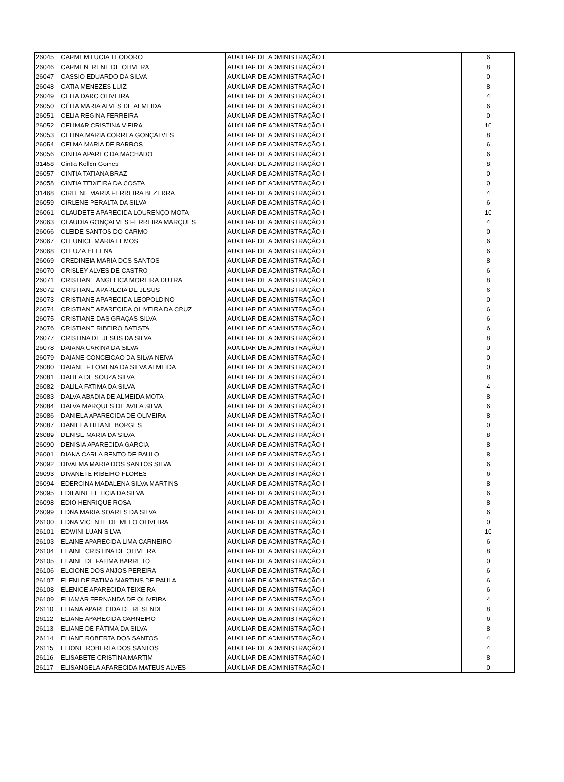| 26045 | CARMEM LUCIA TEODORO | AUXILIAR DE ADMINISTRAÇÃO I | 6 |
| 26046 | CARMEN IRENE DE OLIVERA | AUXILIAR DE ADMINISTRAÇÃO I | 8 |
| 26047 | CASSIO EDUARDO DA SILVA | AUXILIAR DE ADMINISTRAÇÃO I | 0 |
| 26048 | CATIA MENEZES LUIZ | AUXILIAR DE ADMINISTRAÇÃO I | 8 |
| 26049 | CELIA DARC OLIVEIRA | AUXILIAR DE ADMINISTRAÇÃO I | 4 |
| 26050 | CÉLIA MARIA ALVES DE ALMEIDA | AUXILIAR DE ADMINISTRAÇÃO I | 6 |
| 26051 | CELIA REGINA FERREIRA | AUXILIAR DE ADMINISTRAÇÃO I | 0 |
| 26052 | CELIMAR CRISTINA VIEIRA | AUXILIAR DE ADMINISTRAÇÃO I | 10 |
| 26053 | CELINA MARIA CORREA GONÇALVES | AUXILIAR DE ADMINISTRAÇÃO I | 8 |
| 26054 | CELMA MARIA DE BARROS | AUXILIAR DE ADMINISTRAÇÃO I | 6 |
| 26056 | CINTIA APARECIDA MACHADO | AUXILIAR DE ADMINISTRAÇÃO I | 6 |
| 31458 | Cintia Kellen Gomes | AUXILIAR DE ADMINISTRAÇÃO I | 8 |
| 26057 | CINTIA TATIANA BRAZ | AUXILIAR DE ADMINISTRAÇÃO I | 0 |
| 26058 | CINTIA TEIXEIRA DA COSTA | AUXILIAR DE ADMINISTRAÇÃO I | 0 |
| 31468 | CIRLENE MARIA FERREIRA BEZERRA | AUXILIAR DE ADMINISTRAÇÃO I | 4 |
| 26059 | CIRLENE PERALTA DA SILVA | AUXILIAR DE ADMINISTRAÇÃO I | 6 |
| 26061 | CLAUDETE APARECIDA LOURENÇO MOTA | AUXILIAR DE ADMINISTRAÇÃO I | 10 |
| 26063 | CLAUDIA GONÇALVES FERREIRA MARQUES | AUXILIAR DE ADMINISTRAÇÃO I | 4 |
| 26066 | CLEIDE SANTOS DO CARMO | AUXILIAR DE ADMINISTRAÇÃO I | 0 |
| 26067 | CLEUNICE MARIA LEMOS | AUXILIAR DE ADMINISTRAÇÃO I | 6 |
| 26068 | CLEUZA HELENA | AUXILIAR DE ADMINISTRAÇÃO I | 6 |
| 26069 | CREDINEIA MARIA DOS SANTOS | AUXILIAR DE ADMINISTRAÇÃO I | 8 |
| 26070 | CRISLEY ALVES DE CASTRO | AUXILIAR DE ADMINISTRAÇÃO I | 6 |
| 26071 | CRISTIANE ANGELICA MOREIRA DUTRA | AUXILIAR DE ADMINISTRAÇÃO I | 8 |
| 26072 | CRISTIANE APARECIA DE JESUS | AUXILIAR DE ADMINISTRAÇÃO I | 6 |
| 26073 | CRISTIANE APARECIDA LEOPOLDINO | AUXILIAR DE ADMINISTRAÇÃO I | 0 |
| 26074 | CRISTIANE APARECIDA OLIVEIRA DA CRUZ | AUXILIAR DE ADMINISTRAÇÃO I | 6 |
| 26075 | CRISTIANE DAS GRAÇAS SILVA | AUXILIAR DE ADMINISTRAÇÃO I | 6 |
| 26076 | CRISTIANE RIBEIRO BATISTA | AUXILIAR DE ADMINISTRAÇÃO I | 6 |
| 26077 | CRISTINA DE JESUS DA SILVA | AUXILIAR DE ADMINISTRAÇÃO I | 8 |
| 26078 | DAIANA CARINA DA SILVA | AUXILIAR DE ADMINISTRAÇÃO I | 0 |
| 26079 | DAIANE CONCEICAO DA SILVA NEIVA | AUXILIAR DE ADMINISTRAÇÃO I | 0 |
| 26080 | DAIANE FILOMENA DA SILVA ALMEIDA | AUXILIAR DE ADMINISTRAÇÃO I | 0 |
| 26081 | DALILA DE SOUZA SILVA | AUXILIAR DE ADMINISTRAÇÃO I | 8 |
| 26082 | DALILA FATIMA DA SILVA | AUXILIAR DE ADMINISTRAÇÃO I | 4 |
| 26083 | DALVA ABADIA DE ALMEIDA MOTA | AUXILIAR DE ADMINISTRAÇÃO I | 8 |
| 26084 | DALVA MARQUES DE AVILA SILVA | AUXILIAR DE ADMINISTRAÇÃO I | 6 |
| 26086 | DANIELA APARECIDA DE OLIVEIRA | AUXILIAR DE ADMINISTRAÇÃO I | 8 |
| 26087 | DANIELA LILIANE BORGES | AUXILIAR DE ADMINISTRAÇÃO I | 0 |
| 26089 | DENISE MARIA DA SILVA | AUXILIAR DE ADMINISTRAÇÃO I | 8 |
| 26090 | DENISIA APARECIDA GARCIA | AUXILIAR DE ADMINISTRAÇÃO I | 8 |
| 26091 | DIANA CARLA BENTO DE PAULO | AUXILIAR DE ADMINISTRAÇÃO I | 8 |
| 26092 | DIVALMA MARIA DOS SANTOS SILVA | AUXILIAR DE ADMINISTRAÇÃO I | 6 |
| 26093 | DIVANETE RIBEIRO FLORES | AUXILIAR DE ADMINISTRAÇÃO I | 6 |
| 26094 | EDERCINA MADALENA SILVA MARTINS | AUXILIAR DE ADMINISTRAÇÃO I | 8 |
| 26095 | EDILAINE LETICIA DA SILVA | AUXILIAR DE ADMINISTRAÇÃO I | 6 |
| 26098 | EDIO HENRIQUE ROSA | AUXILIAR DE ADMINISTRAÇÃO I | 8 |
| 26099 | EDNA MARIA SOARES DA SILVA | AUXILIAR DE ADMINISTRAÇÃO I | 6 |
| 26100 | EDNA VICENTE DE MELO OLIVEIRA | AUXILIAR DE ADMINISTRAÇÃO I | 0 |
| 26101 | EDWINI LUAN SILVA | AUXILIAR DE ADMINISTRAÇÃO I | 10 |
| 26103 | ELAINE APARECIDA LIMA CARNEIRO | AUXILIAR DE ADMINISTRAÇÃO I | 6 |
| 26104 | ELAINE CRISTINA DE OLIVEIRA | AUXILIAR DE ADMINISTRAÇÃO I | 8 |
| 26105 | ELAINE DE FATIMA BARRETO | AUXILIAR DE ADMINISTRAÇÃO I | 0 |
| 26106 | ELCIONE DOS ANJOS PEREIRA | AUXILIAR DE ADMINISTRAÇÃO I | 6 |
| 26107 | ELENI DE FATIMA MARTINS DE PAULA | AUXILIAR DE ADMINISTRAÇÃO I | 6 |
| 26108 | ELENICE APARECIDA TEIXEIRA | AUXILIAR DE ADMINISTRAÇÃO I | 6 |
| 26109 | ELIAMAR FERNANDA DE OLIVEIRA | AUXILIAR DE ADMINISTRAÇÃO I | 4 |
| 26110 | ELIANA APARECIDA DE RESENDE | AUXILIAR DE ADMINISTRAÇÃO I | 8 |
| 26112 | ELIANE APARECIDA CARNEIRO | AUXILIAR DE ADMINISTRAÇÃO I | 6 |
| 26113 | ELIANE DE FÁTIMA DA SILVA | AUXILIAR DE ADMINISTRAÇÃO I | 8 |
| 26114 | ELIANE ROBERTA DOS SANTOS | AUXILIAR DE ADMINISTRAÇÃO I | 4 |
| 26115 | ELIONE ROBERTA DOS SANTOS | AUXILIAR DE ADMINISTRAÇÃO I | 4 |
| 26116 | ELISABETE CRISTINA MARTIM | AUXILIAR DE ADMINISTRAÇÃO I | 8 |
| 26117 | ELISANGELA APARECIDA MATEUS ALVES | AUXILIAR DE ADMINISTRAÇÃO I | 0 |